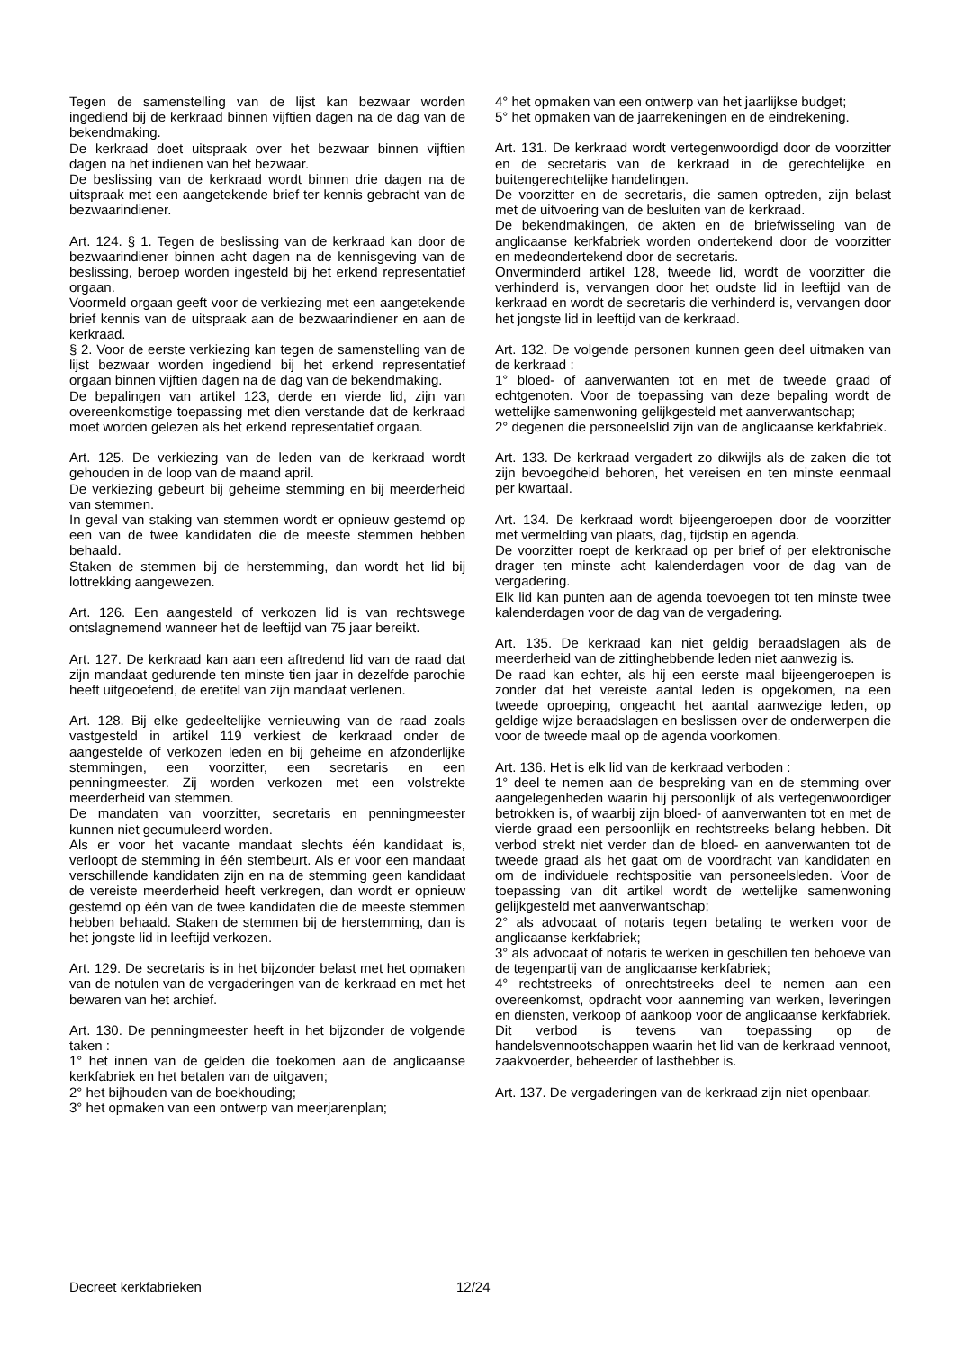Tegen de samenstelling van de lijst kan bezwaar worden ingediend bij de kerkraad binnen vijftien dagen na de dag van de bekendmaking.
De kerkraad doet uitspraak over het bezwaar binnen vijftien dagen na het indienen van het bezwaar.
De beslissing van de kerkraad wordt binnen drie dagen na de uitspraak met een aangetekende brief ter kennis gebracht van de bezwaarindiener.
Art. 124. § 1. Tegen de beslissing van de kerkraad kan door de bezwaarindiener binnen acht dagen na de kennisgeving van de beslissing, beroep worden ingesteld bij het erkend representatief orgaan.
Voormeld orgaan geeft voor de verkiezing met een aangetekende brief kennis van de uitspraak aan de bezwaarindiener en aan de kerkraad.
§ 2. Voor de eerste verkiezing kan tegen de samenstelling van de lijst bezwaar worden ingediend bij het erkend representatief orgaan binnen vijftien dagen na de dag van de bekendmaking.
De bepalingen van artikel 123, derde en vierde lid, zijn van overeenkomstige toepassing met dien verstande dat de kerkraad moet worden gelezen als het erkend representatief orgaan.
Art. 125. De verkiezing van de leden van de kerkraad wordt gehouden in de loop van de maand april.
De verkiezing gebeurt bij geheime stemming en bij meerderheid van stemmen.
In geval van staking van stemmen wordt er opnieuw gestemd op een van de twee kandidaten die de meeste stemmen hebben behaald.
Staken de stemmen bij de herstemming, dan wordt het lid bij lottrekking aangewezen.
Art. 126. Een aangesteld of verkozen lid is van rechtswege ontslagnemend wanneer het de leeftijd van 75 jaar bereikt.
Art. 127. De kerkraad kan aan een aftredend lid van de raad dat zijn mandaat gedurende ten minste tien jaar in dezelfde parochie heeft uitgeoefend, de eretitel van zijn mandaat verlenen.
Art. 128. Bij elke gedeeltelijke vernieuwing van de raad zoals vastgesteld in artikel 119 verkiest de kerkraad onder de aangestelde of verkozen leden en bij geheime en afzonderlijke stemmingen, een voorzitter, een secretaris en een penningmeester. Zij worden verkozen met een volstrekte meerderheid van stemmen.
De mandaten van voorzitter, secretaris en penningmeester kunnen niet gecumuleerd worden.
Als er voor het vacante mandaat slechts één kandidaat is, verloopt de stemming in één stembeurt. Als er voor een mandaat verschillende kandidaten zijn en na de stemming geen kandidaat de vereiste meerderheid heeft verkregen, dan wordt er opnieuw gestemd op één van de twee kandidaten die de meeste stemmen hebben behaald. Staken de stemmen bij de herstemming, dan is het jongste lid in leeftijd verkozen.
Art. 129. De secretaris is in het bijzonder belast met het opmaken van de notulen van de vergaderingen van de kerkraad en met het bewaren van het archief.
Art. 130. De penningmeester heeft in het bijzonder de volgende taken :
1° het innen van de gelden die toekomen aan de anglicaanse kerkfabriek en het betalen van de uitgaven;
2° het bijhouden van de boekhouding;
3° het opmaken van een ontwerp van meerjarenplan;
4° het opmaken van een ontwerp van het jaarlijkse budget;
5° het opmaken van de jaarrekeningen en de eindrekening.
Art. 131. De kerkraad wordt vertegenwoordigd door de voorzitter en de secretaris van de kerkraad in de gerechtelijke en buitengerechtelijke handelingen.
De voorzitter en de secretaris, die samen optreden, zijn belast met de uitvoering van de besluiten van de kerkraad.
De bekendmakingen, de akten en de briefwisseling van de anglicaanse kerkfabriek worden ondertekend door de voorzitter en medeondertekend door de secretaris.
Onverminderd artikel 128, tweede lid, wordt de voorzitter die verhinderd is, vervangen door het oudste lid in leeftijd van de kerkraad en wordt de secretaris die verhinderd is, vervangen door het jongste lid in leeftijd van de kerkraad.
Art. 132. De volgende personen kunnen geen deel uitmaken van de kerkraad :
1° bloed- of aanverwanten tot en met de tweede graad of echtgenoten. Voor de toepassing van deze bepaling wordt de wettelijke samenwoning gelijkgesteld met aanverwantschap;
2° degenen die personeelslid zijn van de anglicaanse kerkfabriek.
Art. 133. De kerkraad vergadert zo dikwijls als de zaken die tot zijn bevoegdheid behoren, het vereisen en ten minste eenmaal per kwartaal.
Art. 134. De kerkraad wordt bijeengeroepen door de voorzitter met vermelding van plaats, dag, tijdstip en agenda.
De voorzitter roept de kerkraad op per brief of per elektronische drager ten minste acht kalenderdagen voor de dag van de vergadering.
Elk lid kan punten aan de agenda toevoegen tot ten minste twee kalenderdagen voor de dag van de vergadering.
Art. 135. De kerkraad kan niet geldig beraadslagen als de meerderheid van de zittinghebbende leden niet aanwezig is.
De raad kan echter, als hij een eerste maal bijeengeroepen is zonder dat het vereiste aantal leden is opgekomen, na een tweede oproeping, ongeacht het aantal aanwezige leden, op geldige wijze beraadslagen en beslissen over de onderwerpen die voor de tweede maal op de agenda voorkomen.
Art. 136. Het is elk lid van de kerkraad verboden :
1° deel te nemen aan de bespreking van en de stemming over aangelegenheden waarin hij persoonlijk of als vertegenwoordiger betrokken is, of waarbij zijn bloed- of aanverwanten tot en met de vierde graad een persoonlijk en rechtstreeks belang hebben. Dit verbod strekt niet verder dan de bloed- en aanverwanten tot de tweede graad als het gaat om de voordracht van kandidaten en om de individuele rechtspositie van personeelsleden. Voor de toepassing van dit artikel wordt de wettelijke samenwoning gelijkgesteld met aanverwantschap;
2° als advocaat of notaris tegen betaling te werken voor de anglicaanse kerkfabriek;
3° als advocaat of notaris te werken in geschillen ten behoeve van de tegenpartij van de anglicaanse kerkfabriek;
4° rechtstreeks of onrechtstreeks deel te nemen aan een overeenkomst, opdracht voor aanneming van werken, leveringen en diensten, verkoop of aankoop voor de anglicaanse kerkfabriek. Dit verbod is tevens van toepassing op de handelsvennootschappen waarin het lid van de kerkraad vennoot, zaakvoerder, beheerder of lasthebber is.
Art. 137. De vergaderingen van de kerkraad zijn niet openbaar.
Decreet kerkfabrieken 12/24